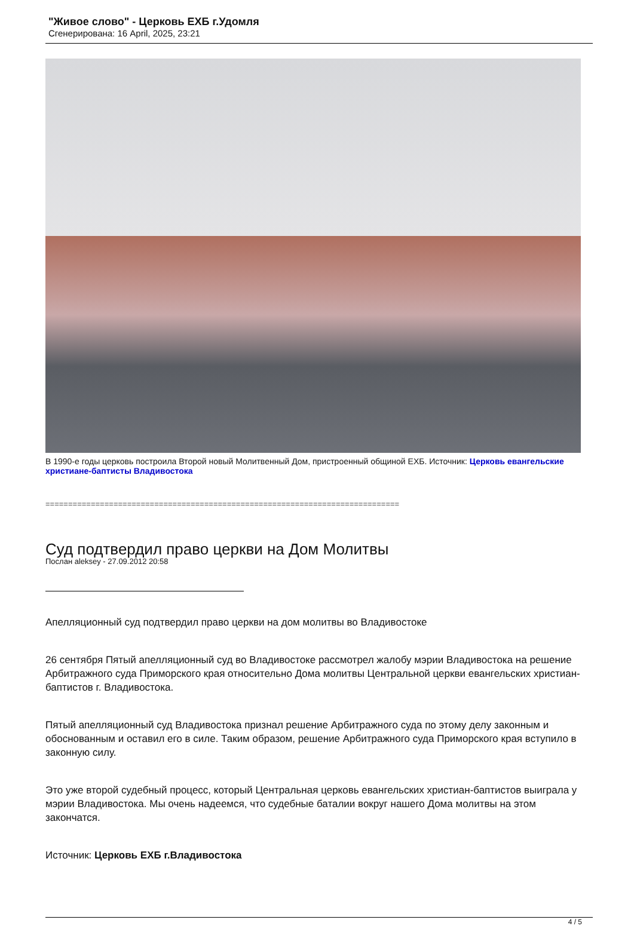"Живое слово" - Церковь ЕХБ г.Удомля
Сгенерирована: 16 April, 2025, 23:21
В 1990-е годы церковь построила Второй новый Молитвенный Дом, пристроенный общиной ЕХБ. Источник: Церковь евангельские христиане-баптисты Владивостока
==============================================================================
Суд подтвердил право церкви на Дом Молитвы
Послан aleksey - 27.09.2012 20:58
Апелляционный суд подтвердил право церкви на дом молитвы во Владивостоке
26 сентября Пятый апелляционный суд во Владивостоке рассмотрел жалобу мэрии Владивостока на решение Арбитражного суда Приморского края относительно Дома молитвы Центральной церкви евангельских христиан-баптистов г. Владивостока.
Пятый апелляционный суд Владивостока признал решение Арбитражного суда по этому делу законным и обоснованным и оставил его в силе. Таким образом, решение Арбитражного суда Приморского края вступило в законную силу.
Это уже второй судебный процесс, который Центральная церковь евангельских христиан-баптистов выиграла у мэрии Владивостока. Мы очень надеемся, что судебные баталии вокруг нашего Дома молитвы на этом закончатся.
Источник: Церковь ЕХБ г.Владивостока
4 / 5